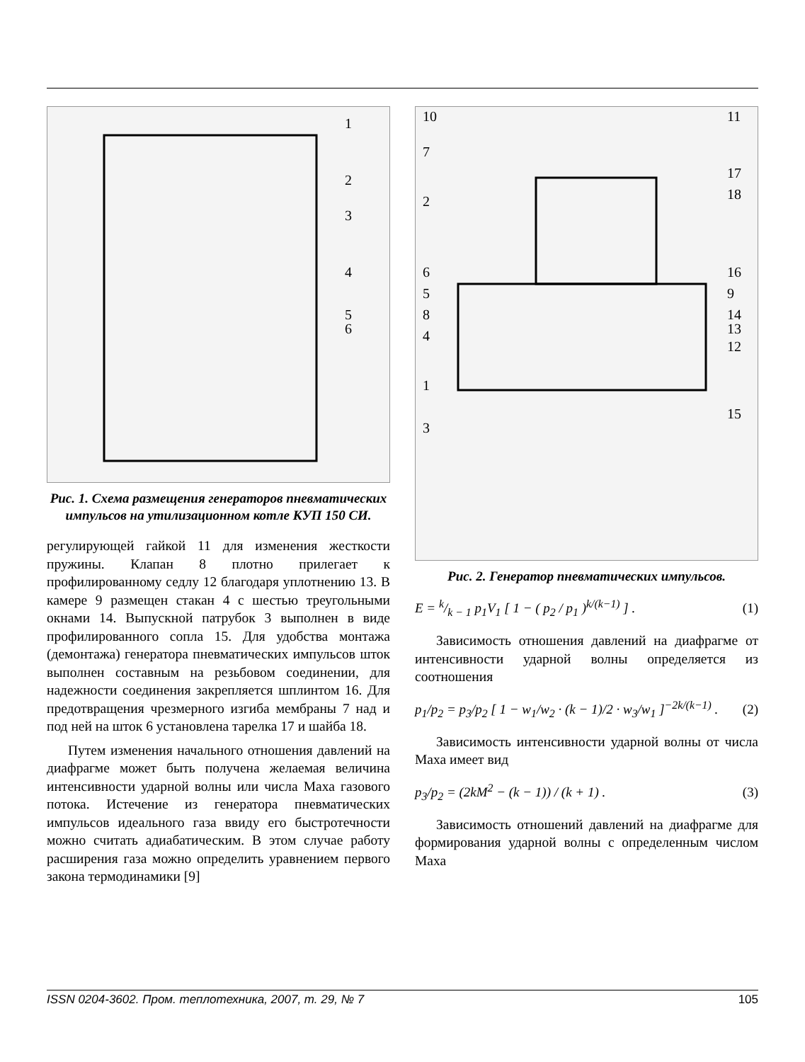1
2
3
4
5
6
Рис. 1. Схема размещения генераторов пневматических импульсов на утилизационном котле КУП 150 СИ.
регулирующей гайкой 11 для изменения жесткости пружины. Клапан 8 плотно прилегает к профилированному седлу 12 благодаря уплотнению 13. В камере 9 размещен стакан 4 с шестью треугольными окнами 14. Выпускной патрубок 3 выполнен в виде профилированного сопла 15. Для удобства монтажа (демонтажа) генератора пневматических импульсов шток выполнен составным на резьбовом соединении, для надежности соединения закрепляется шплинтом 16. Для предотвращения чрезмерного изгиба мембраны 7 над и под ней на шток 6 установлена тарелка 17 и шайба 18.
Путем изменения начального отношения давлений на диафрагме может быть получена желаемая величина интенсивности ударной волны или числа Маха газового потока. Истечение из генератора пневматических импульсов идеального газа ввиду его быстротечности можно считать адиабатическим. В этом случае работу расширения газа можно определить уравнением первого закона термодинамики [9]
10
11
7
17
2
18
16
9
14
6
5
8
4
13
12
1
15
3
Рис. 2. Генератор пневматических импульсов.
E = k/k − 1 p<sub>1</sub>V<sub>1</sub> [ 1 − ( p<sub>2</sub> / p<sub>1</sub> )<sup>k/(k−1)</sup> ] . (1)
Зависимость отношения давлений на диафрагме от интенсивности ударной волны определяется из соотношения
p<sub>1</sub>/p<sub>2</sub> = p<sub>3</sub>/p<sub>2</sub> [ 1 − w<sub>1</sub>/w<sub>2</sub> · (k − 1)/2 · w<sub>3</sub>/w<sub>1</sub> ]<sup>−2k/(k−1)</sup> . (2)
Зависимость интенсивности ударной волны от числа Маха имеет вид
p<sub>3</sub>/p<sub>2</sub> = (2kM<sup>2</sup> − (k − 1)) / (k + 1) . (3)
Зависимость отношений давлений на диафрагме для формирования ударной волны с определенным числом Маха
ISSN 0204-3602. Пром. теплотехника, 2007, т. 29, № 7 105